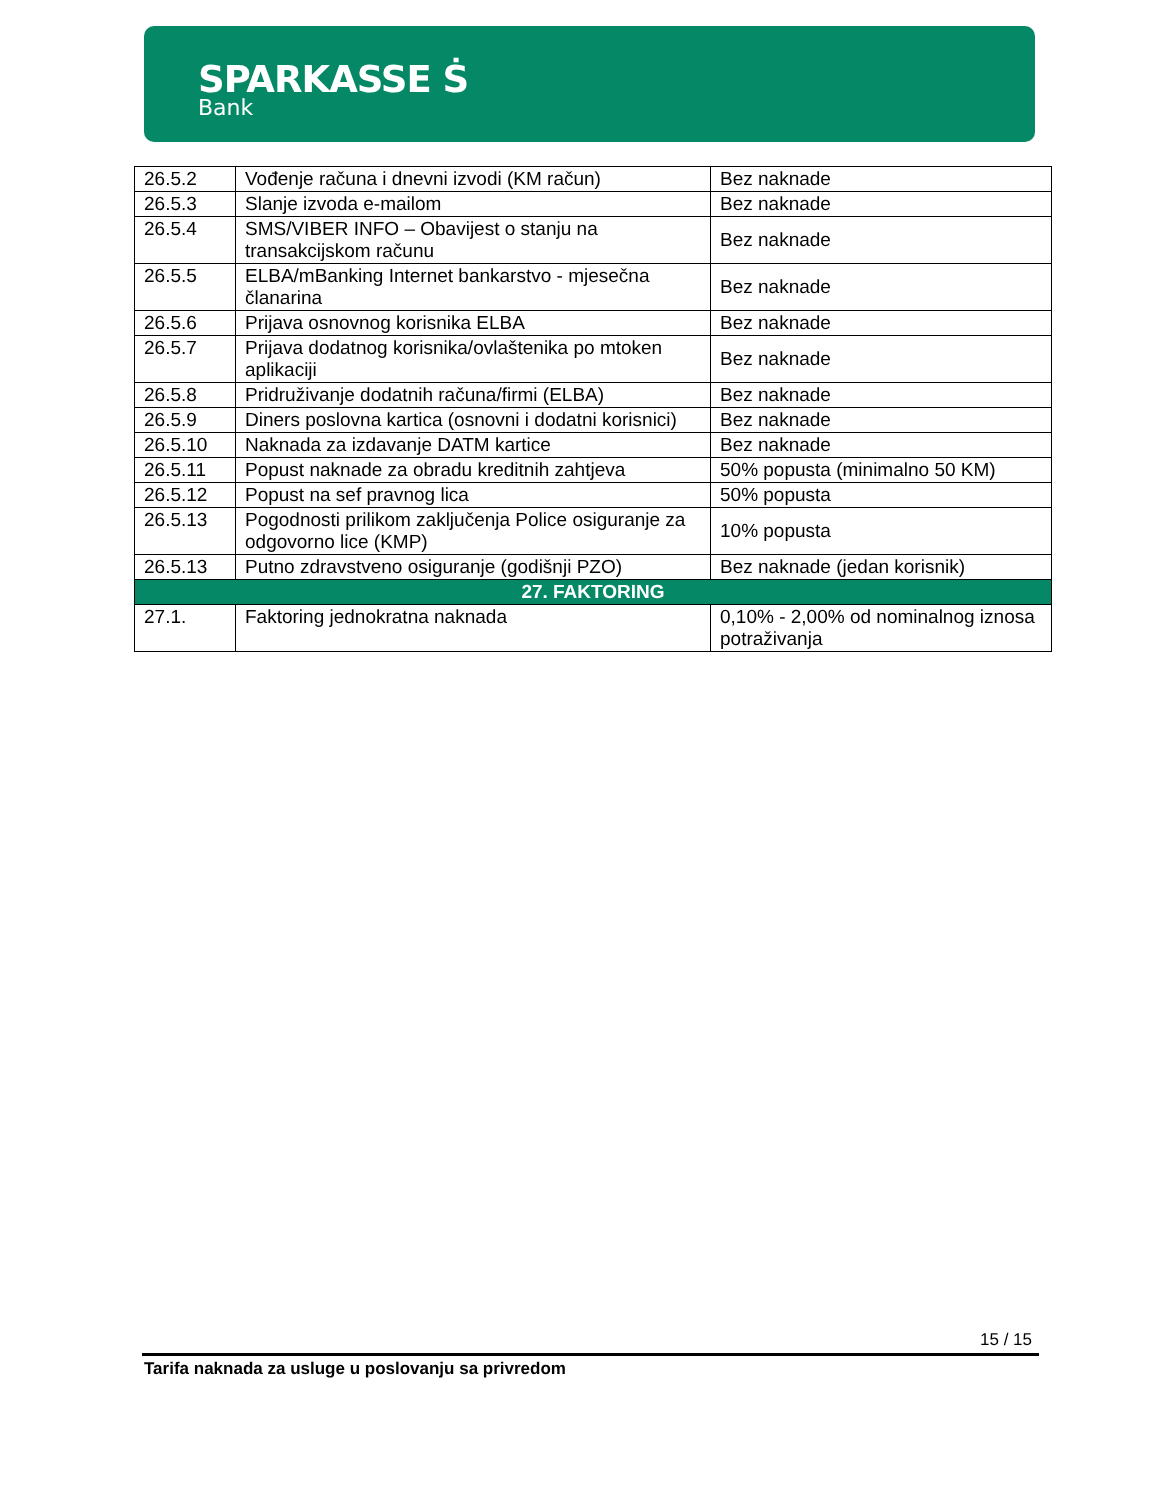SPARKASSE Ṡ
Bank
| 26.5.2 | Vođenje računa i dnevni izvodi (KM račun) | Bez naknade |
| 26.5.3 | Slanje izvoda e-mailom | Bez naknade |
| 26.5.4 | SMS/VIBER INFO – Obavijest o stanju na transakcijskom računu | Bez naknade |
| 26.5.5 | ELBA/mBanking Internet bankarstvo - mjesečna članarina | Bez naknade |
| 26.5.6 | Prijava osnovnog korisnika ELBA | Bez naknade |
| 26.5.7 | Prijava dodatnog korisnika/ovlaštenika po mtoken aplikaciji | Bez naknade |
| 26.5.8 | Pridruživanje dodatnih računa/firmi (ELBA) | Bez naknade |
| 26.5.9 | Diners poslovna kartica (osnovni i dodatni korisnici) | Bez naknade |
| 26.5.10 | Naknada za izdavanje DATM kartice | Bez naknade |
| 26.5.11 | Popust naknade za obradu kreditnih zahtjeva | 50% popusta (minimalno 50 KM) |
| 26.5.12 | Popust na sef pravnog lica | 50% popusta |
| 26.5.13 | Pogodnosti prilikom zaključenja Police osiguranje za odgovorno lice (KMP) | 10% popusta |
| 26.5.13 | Putno zdravstveno osiguranje (godišnji PZO) | Bez naknade (jedan korisnik) |
| 27. FAKTORING | | |
| 27.1. | Faktoring jednokratna naknada | 0,10% - 2,00% od nominalnog iznosa potraživanja |
15 / 15
Tarifa naknada za usluge u poslovanju sa privredom